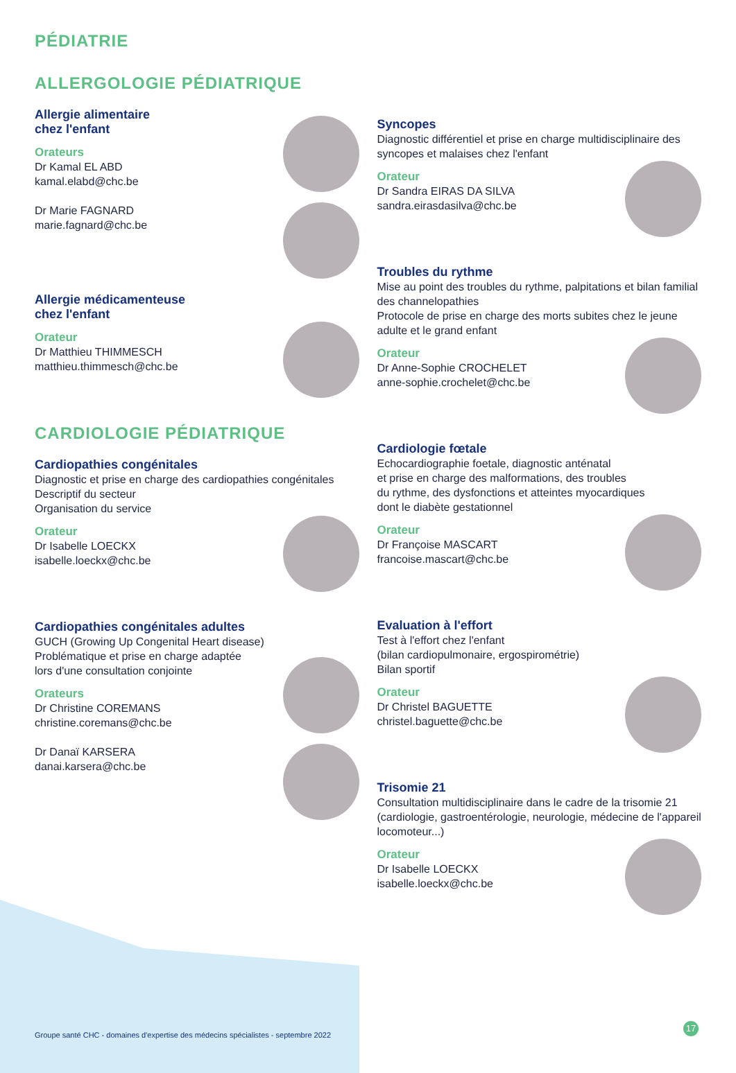PÉDIATRIE
ALLERGOLOGIE PÉDIATRIQUE
Allergie alimentaire
chez l'enfant
Orateurs
Dr Kamal EL ABD
kamal.elabd@chc.be
Dr Marie FAGNARD
marie.fagnard@chc.be
Allergie médicamenteuse
chez l'enfant
Orateur
Dr Matthieu THIMMESCH
matthieu.thimmesch@chc.be
CARDIOLOGIE PÉDIATRIQUE
Cardiopathies congénitales
Diagnostic et prise en charge des cardiopathies congénitales
Descriptif du secteur
Organisation du service
Orateur
Dr Isabelle LOECKX
isabelle.loeckx@chc.be
Cardiopathies congénitales adultes
GUCH (Growing Up Congenital Heart disease)
Problématique et prise en charge adaptée
lors d'une consultation conjointe
Orateurs
Dr Christine COREMANS
christine.coremans@chc.be
Dr Danaï KARSERA
danai.karsera@chc.be
Syncopes
Diagnostic différentiel et prise en charge multidisciplinaire des syncopes et malaises chez l'enfant
Orateur
Dr Sandra EIRAS DA SILVA
sandra.eirasdasilva@chc.be
Troubles du rythme
Mise au point des troubles du rythme, palpitations et bilan familial des channelopathies
Protocole de prise en charge des morts subites chez le jeune adulte et le grand enfant
Orateur
Dr Anne-Sophie CROCHELET
anne-sophie.crochelet@chc.be
Cardiologie fœtale
Echocardiographie foetale, diagnostic anténatal
et prise en charge des malformations, des troubles
du rythme, des dysfonctions et atteintes myocardiques
dont le diabète gestationnel
Orateur
Dr Françoise MASCART
francoise.mascart@chc.be
Evaluation à l'effort
Test à l'effort chez l'enfant
(bilan cardiopulmonaire, ergospirométrie)
Bilan sportif
Orateur
Dr Christel BAGUETTE
christel.baguette@chc.be
Trisomie 21
Consultation multidisciplinaire dans le cadre de la trisomie 21 (cardiologie, gastroentérologie, neurologie, médecine de l'appareil locomoteur...)
Orateur
Dr Isabelle LOECKX
isabelle.loeckx@chc.be
Groupe santé CHC - domaines d'expertise des médecins spécialistes - septembre 2022
17